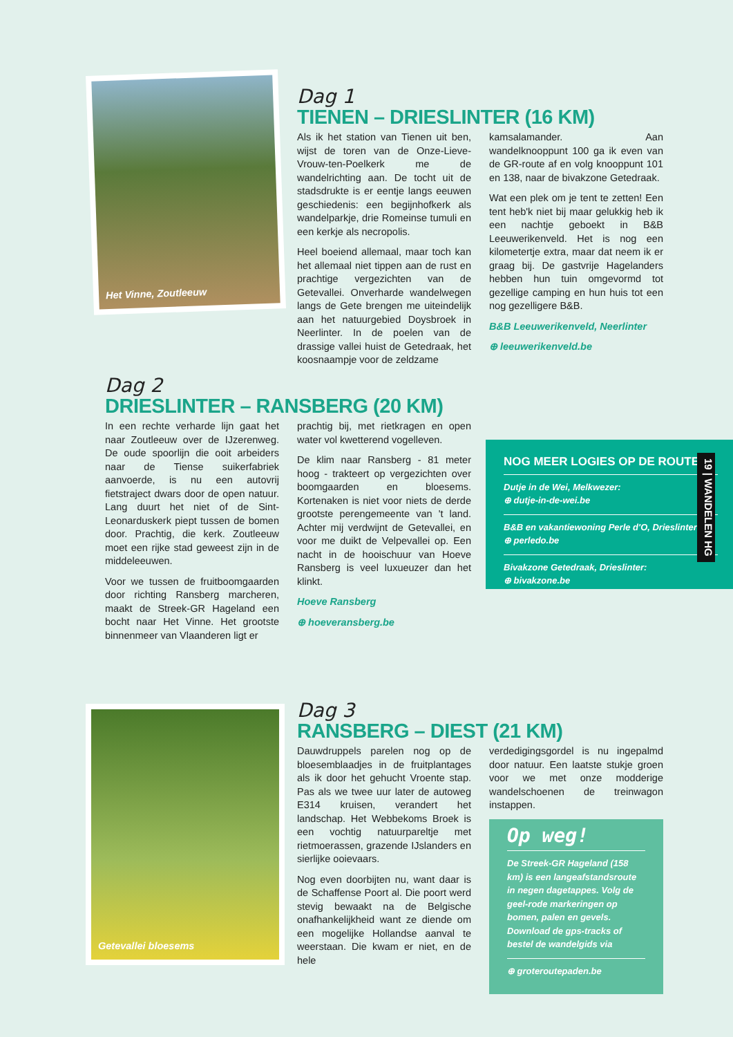Het Vinne, Zoutleeuw
Dag 1
TIENEN – DRIESLINTER (16 KM)
Als ik het station van Tienen uit ben, wijst de toren van de Onze-Lieve-Vrouw-ten-Poelkerk me de wandelrichting aan. De tocht uit de stadsdrukte is er eentje langs eeuwen geschiedenis: een begijnhofkerk als wandelparkje, drie Romeinse tumuli en een kerkje als necropolis.
Heel boeiend allemaal, maar toch kan het allemaal niet tippen aan de rust en prachtige vergezichten van de Getevallei. Onverharde wandelwegen langs de Gete brengen me uiteindelijk aan het natuurgebied Doysbroek in Neerlinter. In de poelen van de drassige vallei huist de Getedraak, het koosnaampje voor de zeldzame
kamsalamander. Aan wandelknooppunt 100 ga ik even van de GR-route af en volg knooppunt 101 en 138, naar de bivakzone Getedraak.
Wat een plek om je tent te zetten! Een tent heb'k niet bij maar gelukkig heb ik een nachtje geboekt in B&B Leeuwerikenveld. Het is nog een kilometertje extra, maar dat neem ik er graag bij. De gastvrije Hagelanders hebben hun tuin omgevormd tot gezellige camping en hun huis tot een nog gezelligere B&B.
B&B Leeuwerikenveld, Neerlinter
⊕ leeuwerikenveld.be
Dag 2
DRIESLINTER – RANSBERG (20 KM)
In een rechte verharde lijn gaat het naar Zoutleeuw over de IJzerenweg. De oude spoorlijn die ooit arbeiders naar de Tiense suikerfabriek aanvoerde, is nu een autovrij fietstraject dwars door de open natuur. Lang duurt het niet of de Sint-Leonarduskerk piept tussen de bomen door. Prachtig, die kerk. Zoutleeuw moet een rijke stad geweest zijn in de middeleeuwen.
Voor we tussen de fruitboomgaarden door richting Ransberg marcheren, maakt de Streek-GR Hageland een bocht naar Het Vinne. Het grootste binnenmeer van Vlaanderen ligt er
prachtig bij, met rietkragen en open water vol kwetterend vogelleven.
De klim naar Ransberg - 81 meter hoog - trakteert op vergezichten over boomgaarden en bloesems. Kortenaken is niet voor niets de derde grootste perengemeente van 't land. Achter mij verdwijnt de Getevallei, en voor me duikt de Velpevallei op. Een nacht in de hooischuur van Hoeve Ransberg is veel luxueuzer dan het klinkt.
Hoeve Ransberg
⊕ hoeveransberg.be
NOG MEER LOGIES OP DE ROUTE
Dutje in de Wei, Melkwezer:
⊕ dutje-in-de-wei.be
B&B en vakantiewoning Perle d'O, Drieslinter:
⊕ perledo.be
Bivakzone Getedraak, Drieslinter:
⊕ bivakzone.be
19 | WANDELEN HG
Getevallei bloesems
Dag 3
RANSBERG – DIEST (21 KM)
Dauwdruppels parelen nog op de bloesemblaadjes in de fruitplantages als ik door het gehucht Vroente stap. Pas als we twee uur later de autoweg E314 kruisen, verandert het landschap. Het Webbekoms Broek is een vochtig natuurpareltje met rietmoerassen, grazende IJslanders en sierlijke ooievaars.
Nog even doorbijten nu, want daar is de Schaffense Poort al. Die poort werd stevig bewaakt na de Belgische onafhankelijkheid want ze diende om een mogelijke Hollandse aanval te weerstaan. Die kwam er niet, en de hele
verdedigingsgordel is nu ingepalmd door natuur. Een laatste stukje groen voor we met onze modderige wandelschoenen de treinwagon instappen.
Op weg!
De Streek-GR Hageland (158 km) is een langeafstandsroute in negen dagetappes. Volg de geel-rode markeringen op bomen, palen en gevels. Download de gps-tracks of bestel de wandelgids via
⊕ groteroutepaden.be